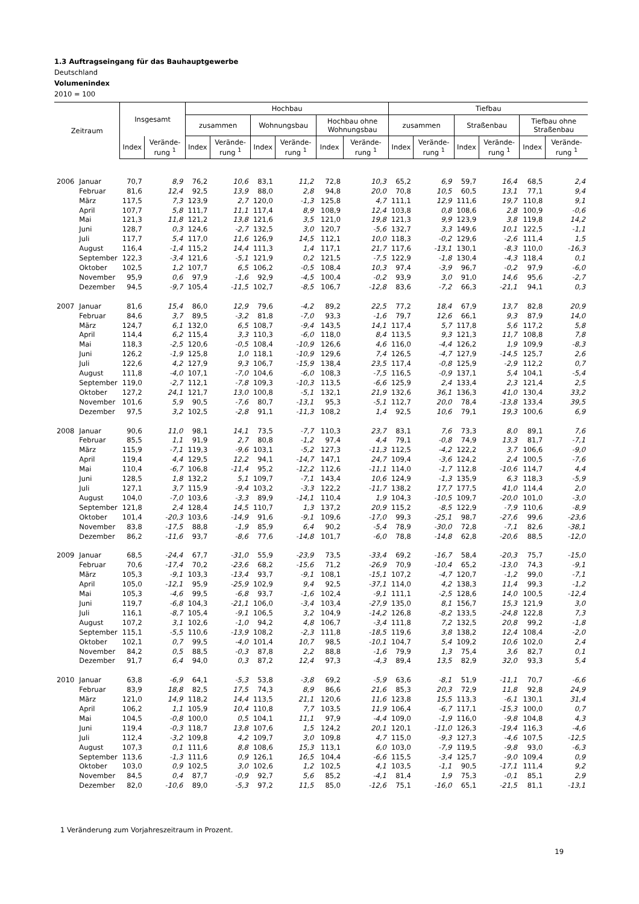1.3 Auftragseingang für das Bauhauptgewerbe
Deutschland
Volumenindex
2010 = 100
| Zeitraum | | Insgesamt | | Hochbau | | | | | | Tiefbau | | | | | |
| --- | --- | --- | --- | --- | --- | --- | --- | --- | --- | --- | --- | --- | --- | --- | --- |
| | | | | zusammen | | Wohnungsbau | | Hochbau ohne Wohnungsbau | | zusammen | | Straßenbau | | Tiefbau ohne Straßenbau | |
| | | Index | Verände-rung <sup>1</sup> | Index | Verände-rung <sup>1</sup> | Index | Verände-rung <sup>1</sup> | Index | Verände-rung <sup>1</sup> | Index | Verände-rung <sup>1</sup> | Index | Verände-rung <sup>1</sup> | Index | Verände-rung <sup>1</sup> |
| 2006 | Januar | 70,7 | 8,9 | 76,2 | 10,6 | 83,1 | 11,2 | 72,8 | 10,3 | 65,2 | 6,9 | 59,7 | 16,4 | 68,5 | 2,4 |
| | Februar | 81,6 | 12,4 | 92,5 | 13,9 | 88,0 | 2,8 | 94,8 | 20,0 | 70,8 | 10,5 | 60,5 | 13,1 | 77,1 | 9,4 |
| | März | 117,5 | 7,3 | 123,9 | 2,7 | 120,0 | -1,3 | 125,8 | 4,7 | 111,1 | 12,9 | 111,6 | 19,7 | 110,8 | 9,1 |
| | April | 107,7 | 5,8 | 111,7 | 11,1 | 117,4 | 8,9 | 108,9 | 12,4 | 103,8 | 0,8 | 108,6 | 2,8 | 100,9 | -0,6 |
| | Mai | 121,3 | 11,8 | 121,2 | 13,8 | 121,6 | 3,5 | 121,0 | 19,8 | 121,3 | 9,9 | 123,9 | 3,8 | 119,8 | 14,2 |
| | Juni | 128,7 | 0,3 | 124,6 | -2,7 | 132,5 | 3,0 | 120,7 | -5,6 | 132,7 | 3,3 | 149,6 | 10,1 | 122,5 | -1,1 |
| | Juli | 117,7 | 5,4 | 117,0 | 11,6 | 126,9 | 14,5 | 112,1 | 10,0 | 118,3 | -0,2 | 129,6 | -2,6 | 111,4 | 1,5 |
| | August | 116,4 | -1,4 | 115,2 | 14,4 | 111,3 | 1,4 | 117,1 | 21,7 | 117,6 | -13,1 | 130,1 | -8,3 | 110,0 | -16,3 |
| | September | 122,3 | -3,4 | 121,6 | -5,1 | 121,9 | 0,2 | 121,5 | -7,5 | 122,9 | -1,8 | 130,4 | -4,3 | 118,4 | 0,1 |
| | Oktober | 102,5 | 1,2 | 107,7 | 6,5 | 106,2 | -0,5 | 108,4 | 10,3 | 97,4 | -3,9 | 96,7 | -0,2 | 97,9 | -6,0 |
| | November | 95,9 | 0,6 | 97,9 | -1,6 | 92,9 | -4,5 | 100,4 | -0,2 | 93,9 | 3,0 | 91,0 | 14,6 | 95,6 | -2,7 |
| | Dezember | 94,5 | -9,7 | 105,4 | -11,5 | 102,7 | -8,5 | 106,7 | -12,8 | 83,6 | -7,2 | 66,3 | -21,1 | 94,1 | 0,3 |
| 2007 | Januar | 81,6 | 15,4 | 86,0 | 12,9 | 79,6 | -4,2 | 89,2 | 22,5 | 77,2 | 18,4 | 67,9 | 13,7 | 82,8 | 20,9 |
| | Februar | 84,6 | 3,7 | 89,5 | -3,2 | 81,8 | -7,0 | 93,3 | -1,6 | 79,7 | 12,6 | 66,1 | 9,3 | 87,9 | 14,0 |
| | März | 124,7 | 6,1 | 132,0 | 6,5 | 108,7 | -9,4 | 143,5 | 14,1 | 117,4 | 5,7 | 117,8 | 5,6 | 117,2 | 5,8 |
| | April | 114,4 | 6,2 | 115,4 | 3,3 | 110,3 | -6,0 | 118,0 | 8,4 | 113,5 | 9,3 | 121,3 | 11,7 | 108,8 | 7,8 |
| | Mai | 118,3 | -2,5 | 120,6 | -0,5 | 108,4 | -10,9 | 126,6 | 4,6 | 116,0 | -4,4 | 126,2 | 1,9 | 109,9 | -8,3 |
| | Juni | 126,2 | -1,9 | 125,8 | 1,0 | 118,1 | -10,9 | 129,6 | 7,4 | 126,5 | -4,7 | 127,9 | -14,5 | 125,7 | 2,6 |
| | Juli | 122,6 | 4,2 | 127,9 | 9,3 | 106,7 | -15,9 | 138,4 | 23,5 | 117,4 | -0,8 | 125,9 | -2,9 | 112,2 | 0,7 |
| | August | 111,8 | -4,0 | 107,1 | -7,0 | 104,6 | -6,0 | 108,3 | -7,5 | 116,5 | -0,9 | 137,1 | 5,4 | 104,1 | -5,4 |
| | September | 119,0 | -2,7 | 112,1 | -7,8 | 109,3 | -10,3 | 113,5 | -6,6 | 125,9 | 2,4 | 133,4 | 2,3 | 121,4 | 2,5 |
| | Oktober | 127,2 | 24,1 | 121,7 | 13,0 | 100,8 | -5,1 | 132,1 | 21,9 | 132,6 | 36,1 | 136,3 | 41,0 | 130,4 | 33,2 |
| | November | 101,6 | 5,9 | 90,5 | -7,6 | 80,7 | -13,1 | 95,3 | -5,1 | 112,7 | 20,0 | 78,4 | -13,8 | 133,4 | 39,5 |
| | Dezember | 97,5 | 3,2 | 102,5 | -2,8 | 91,1 | -11,3 | 108,2 | 1,4 | 92,5 | 10,6 | 79,1 | 19,3 | 100,6 | 6,9 |
| 2008 | Januar | 90,6 | 11,0 | 98,1 | 14,1 | 73,5 | -7,7 | 110,3 | 23,7 | 83,1 | 7,6 | 73,3 | 8,0 | 89,1 | 7,6 |
| | Februar | 85,5 | 1,1 | 91,9 | 2,7 | 80,8 | -1,2 | 97,4 | 4,4 | 79,1 | -0,8 | 74,9 | 13,3 | 81,7 | -7,1 |
| | März | 115,9 | -7,1 | 119,3 | -9,6 | 103,1 | -5,2 | 127,3 | -11,3 | 112,5 | -4,2 | 122,2 | 3,7 | 106,6 | -9,0 |
| | April | 119,4 | 4,4 | 129,5 | 12,2 | 94,1 | -14,7 | 147,1 | 24,7 | 109,4 | -3,6 | 124,2 | 2,4 | 100,5 | -7,6 |
| | Mai | 110,4 | -6,7 | 106,8 | -11,4 | 95,2 | -12,2 | 112,6 | -11,1 | 114,0 | -1,7 | 112,8 | -10,6 | 114,7 | 4,4 |
| | Juni | 128,5 | 1,8 | 132,2 | 5,1 | 109,7 | -7,1 | 143,4 | 10,6 | 124,9 | -1,3 | 135,9 | 6,3 | 118,3 | -5,9 |
| | Juli | 127,1 | 3,7 | 115,9 | -9,4 | 103,2 | -3,3 | 122,2 | -11,7 | 138,2 | 17,7 | 177,5 | 41,0 | 114,4 | 2,0 |
| | August | 104,0 | -7,0 | 103,6 | -3,3 | 89,9 | -14,1 | 110,4 | 1,9 | 104,3 | -10,5 | 109,7 | -20,0 | 101,0 | -3,0 |
| | September | 121,8 | 2,4 | 128,4 | 14,5 | 110,7 | 1,3 | 137,2 | 20,9 | 115,2 | -8,5 | 122,9 | -7,9 | 110,6 | -8,9 |
| | Oktober | 101,4 | -20,3 | 103,6 | -14,9 | 91,6 | -9,1 | 109,6 | -17,0 | 99,3 | -25,1 | 98,7 | -27,6 | 99,6 | -23,6 |
| | November | 83,8 | -17,5 | 88,8 | -1,9 | 85,9 | 6,4 | 90,2 | -5,4 | 78,9 | -30,0 | 72,8 | -7,1 | 82,6 | -38,1 |
| | Dezember | 86,2 | -11,6 | 93,7 | -8,6 | 77,6 | -14,8 | 101,7 | -6,0 | 78,8 | -14,8 | 62,8 | -20,6 | 88,5 | -12,0 |
| 2009 | Januar | 68,5 | -24,4 | 67,7 | -31,0 | 55,9 | -23,9 | 73,5 | -33,4 | 69,2 | -16,7 | 58,4 | -20,3 | 75,7 | -15,0 |
| | Februar | 70,6 | -17,4 | 70,2 | -23,6 | 68,2 | -15,6 | 71,2 | -26,9 | 70,9 | -10,4 | 65,2 | -13,0 | 74,3 | -9,1 |
| | März | 105,3 | -9,1 | 103,3 | -13,4 | 93,7 | -9,1 | 108,1 | -15,1 | 107,2 | -4,7 | 120,7 | -1,2 | 99,0 | -7,1 |
| | April | 105,0 | -12,1 | 95,9 | -25,9 | 102,9 | 9,4 | 92,5 | -37,1 | 114,0 | 4,2 | 138,3 | 11,4 | 99,3 | -1,2 |
| | Mai | 105,3 | -4,6 | 99,5 | -6,8 | 93,7 | -1,6 | 102,4 | -9,1 | 111,1 | -2,5 | 128,6 | 14,0 | 100,5 | -12,4 |
| | Juni | 119,7 | -6,8 | 104,3 | -21,1 | 106,0 | -3,4 | 103,4 | -27,9 | 135,0 | 8,1 | 156,7 | 15,3 | 121,9 | 3,0 |
| | Juli | 116,1 | -8,7 | 105,4 | -9,1 | 106,5 | 3,2 | 104,9 | -14,2 | 126,8 | -8,2 | 133,5 | -24,8 | 122,8 | 7,3 |
| | August | 107,2 | 3,1 | 102,6 | -1,0 | 94,2 | 4,8 | 106,7 | -3,4 | 111,8 | 7,2 | 132,5 | 20,8 | 99,2 | -1,8 |
| | September | 115,1 | -5,5 | 110,6 | -13,9 | 108,2 | -2,3 | 111,8 | -18,5 | 119,6 | 3,8 | 138,2 | 12,4 | 108,4 | -2,0 |
| | Oktober | 102,1 | 0,7 | 99,5 | -4,0 | 101,4 | 10,7 | 98,5 | -10,1 | 104,7 | 5,4 | 109,2 | 10,6 | 102,0 | 2,4 |
| | November | 84,2 | 0,5 | 88,5 | -0,3 | 87,8 | 2,2 | 88,8 | -1,6 | 79,9 | 1,3 | 75,4 | 3,6 | 82,7 | 0,1 |
| | Dezember | 91,7 | 6,4 | 94,0 | 0,3 | 87,2 | 12,4 | 97,3 | -4,3 | 89,4 | 13,5 | 82,9 | 32,0 | 93,3 | 5,4 |
| 2010 | Januar | 63,8 | -6,9 | 64,1 | -5,3 | 53,8 | -3,8 | 69,2 | -5,9 | 63,6 | -8,1 | 51,9 | -11,1 | 70,7 | -6,6 |
| | Februar | 83,9 | 18,8 | 82,5 | 17,5 | 74,3 | 8,9 | 86,6 | 21,6 | 85,3 | 20,3 | 72,9 | 11,8 | 92,8 | 24,9 |
| | März | 121,0 | 14,9 | 118,2 | 14,4 | 113,5 | 21,1 | 120,6 | 11,6 | 123,8 | 15,5 | 113,3 | -6,1 | 130,1 | 31,4 |
| | April | 106,2 | 1,1 | 105,9 | 10,4 | 110,8 | 7,7 | 103,5 | 11,9 | 106,4 | -6,7 | 117,1 | -15,3 | 100,0 | 0,7 |
| | Mai | 104,5 | -0,8 | 100,0 | 0,5 | 104,1 | 11,1 | 97,9 | -4,4 | 109,0 | -1,9 | 116,0 | -9,8 | 104,8 | 4,3 |
| | Juni | 119,4 | -0,3 | 118,7 | 13,8 | 107,6 | 1,5 | 124,2 | 20,1 | 120,1 | -11,0 | 126,3 | -19,4 | 116,3 | -4,6 |
| | Juli | 112,4 | -3,2 | 109,8 | 4,2 | 109,7 | 3,0 | 109,8 | 4,7 | 115,0 | -9,3 | 127,3 | -4,6 | 107,5 | -12,5 |
| | August | 107,3 | 0,1 | 111,6 | 8,8 | 108,6 | 15,3 | 113,1 | 6,0 | 103,0 | -7,9 | 119,5 | -9,8 | 93,0 | -6,3 |
| | September | 113,6 | -1,3 | 111,6 | 0,9 | 126,1 | 16,5 | 104,4 | -6,6 | 115,5 | -3,4 | 125,7 | -9,0 | 109,4 | 0,9 |
| | Oktober | 103,0 | 0,9 | 102,5 | 3,0 | 102,6 | 1,2 | 102,5 | 4,1 | 103,5 | -1,1 | 90,5 | -17,1 | 111,4 | 9,2 |
| | November | 84,5 | 0,4 | 87,7 | -0,9 | 92,7 | 5,6 | 85,2 | -4,1 | 81,4 | 1,9 | 75,3 | -0,1 | 85,1 | 2,9 |
| | Dezember | 82,0 | -10,6 | 89,0 | -5,3 | 97,2 | 11,5 | 85,0 | -12,6 | 75,1 | -16,0 | 65,1 | -21,5 | 81,1 | -13,1 |
1 Veränderung zum Vorjahreszeitraum in Prozent.
19